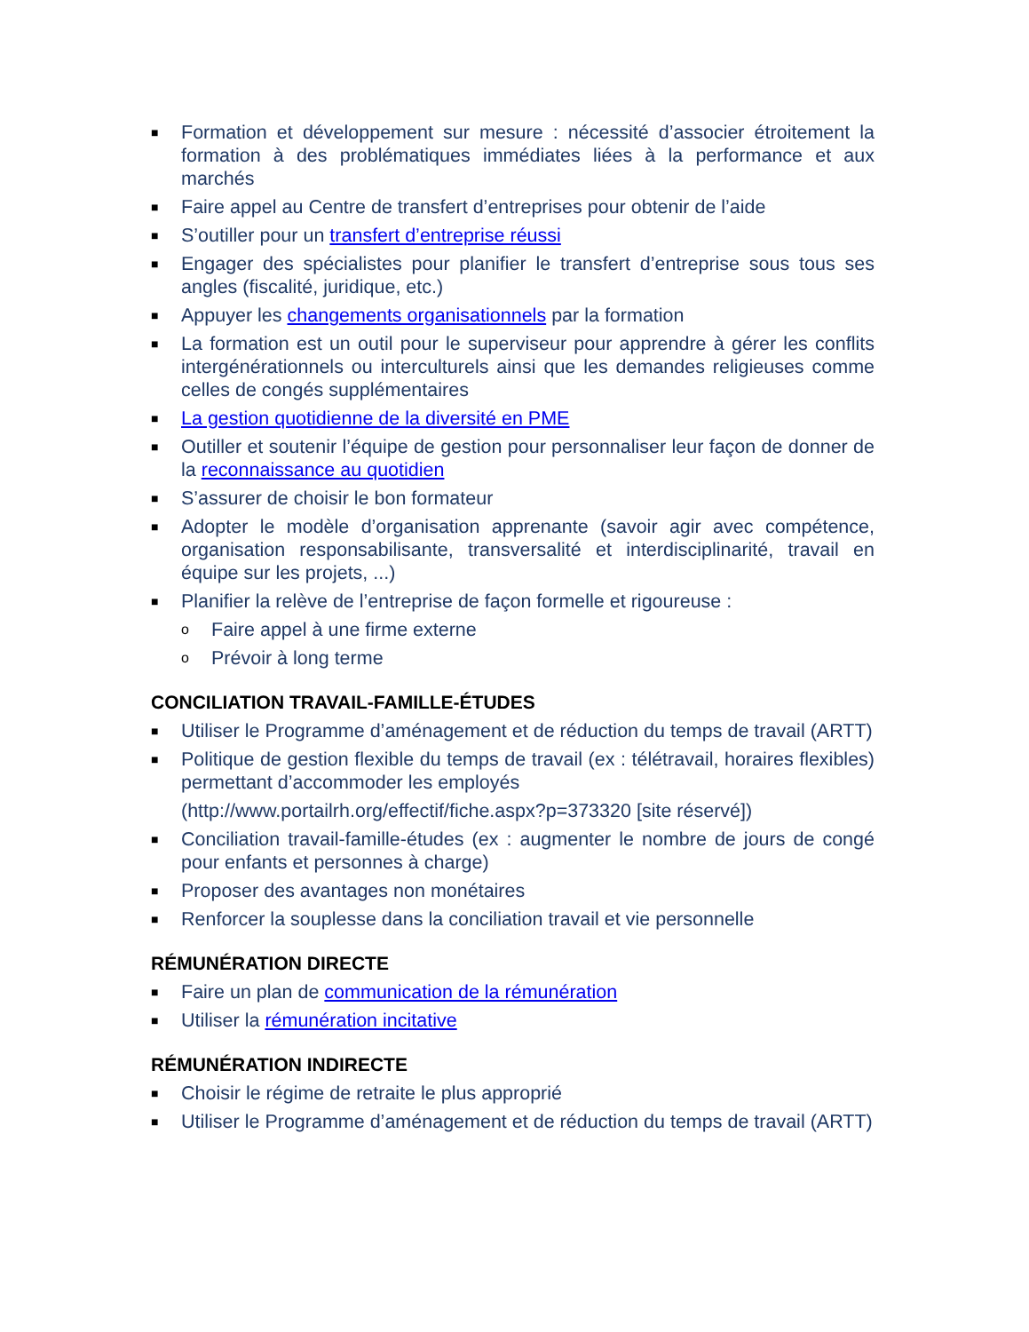■ Formation et développement sur mesure : nécessité d’associer étroitement la formation à des problématiques immédiates liées à la performance et aux marchés
■ Faire appel au Centre de transfert d’entreprises pour obtenir de l’aide
■ S’outiller pour un transfert d’entreprise réussi
■ Engager des spécialistes pour planifier le transfert d’entreprise sous tous ses angles (fiscalité, juridique, etc.)
■ Appuyer les changements organisationnels par la formation
■ La formation est un outil pour le superviseur pour apprendre à gérer les conflits intergénérationnels ou interculturels ainsi que les demandes religieuses comme celles de congés supplémentaires
■ La gestion quotidienne de la diversité en PME
■ Outiller et soutenir l’équipe de gestion pour personnaliser leur façon de donner de la reconnaissance au quotidien
■ S’assurer de choisir le bon formateur
■ Adopter le modèle d’organisation apprenante (savoir agir avec compétence, organisation responsabilisante, transversalité et interdisciplinarité, travail en équipe sur les projets, ...)
■ Planifier la relève de l’entreprise de façon formelle et rigoureuse :
o Faire appel à une firme externe
o Prévoir à long terme
CONCILIATION TRAVAIL-FAMILLE-ÉTUDES
■ Utiliser le Programme d’aménagement et de réduction du temps de travail (ARTT)
■ Politique de gestion flexible du temps de travail (ex : télétravail, horaires flexibles) permettant d’accommoder les employés
(http://www.portailrh.org/effectif/fiche.aspx?p=373320 [site réservé])
■ Conciliation travail-famille-études (ex : augmenter le nombre de jours de congé pour enfants et personnes à charge)
■ Proposer des avantages non monétaires
■ Renforcer la souplesse dans la conciliation travail et vie personnelle
RÉMUNÉRATION DIRECTE
■ Faire un plan de communication de la rémunération
■ Utiliser la rémunération incitative
RÉMUNÉRATION INDIRECTE
■ Choisir le régime de retraite le plus approprié
■ Utiliser le Programme d’aménagement et de réduction du temps de travail (ARTT)